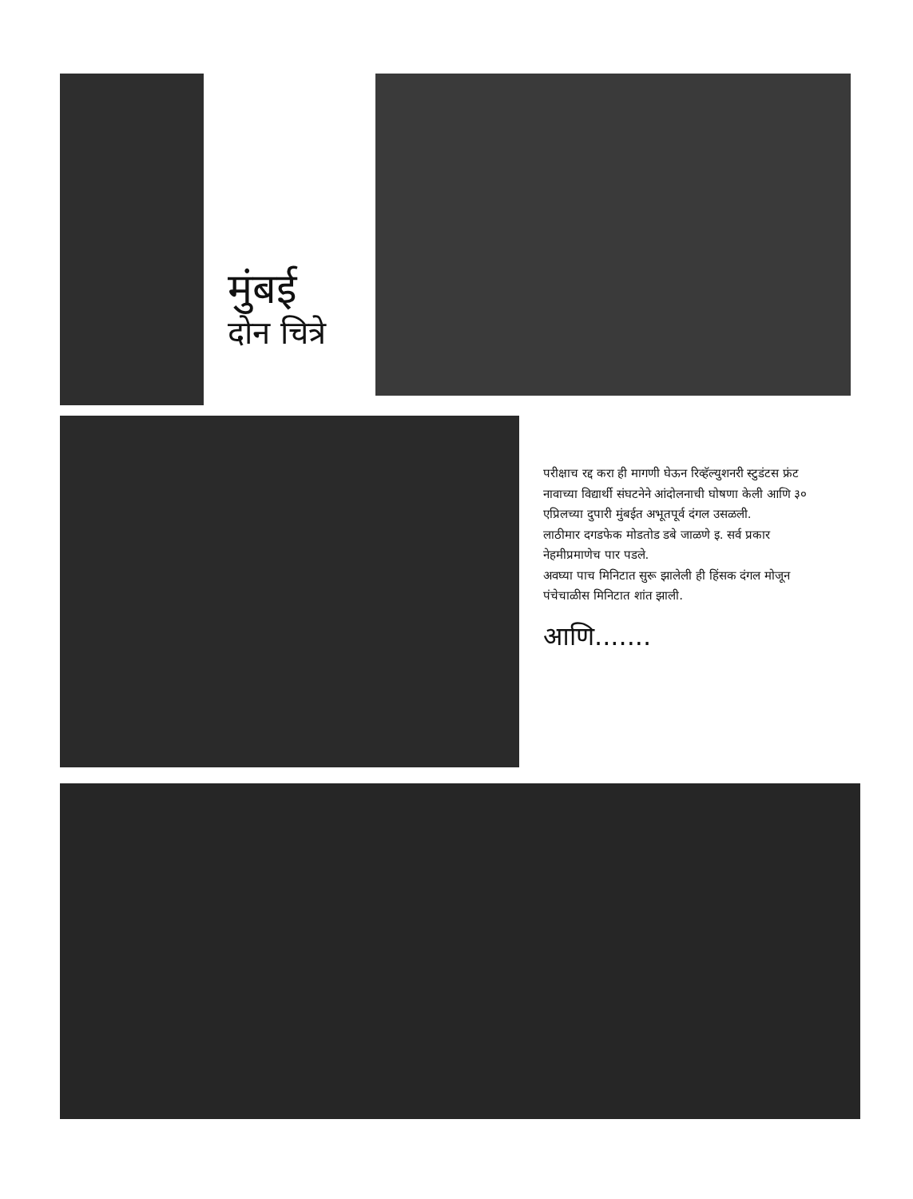मुंबई
दोन चित्रे
परीक्षाच रद्द करा ही मागणी घेऊन रिव्हॅल्युशनरी स्टुडंटस फ्रंट नावाच्या विद्यार्थी संघटनेने आंदोलनाची घोषणा केली आणि ३० एप्रिलच्या दुपारी मुंबईत अभूतपूर्व दंगल उसळली.
लाठीमार दगडफेक मोडतोड डबे जाळणे इ. सर्व प्रकार नेहमीप्रमाणेच पार पडले.
अवघ्या पाच मिनिटात सुरू झालेली ही हिंसक दंगल मोजून पंचेचाळीस मिनिटात शांत झाली.
आणि.......